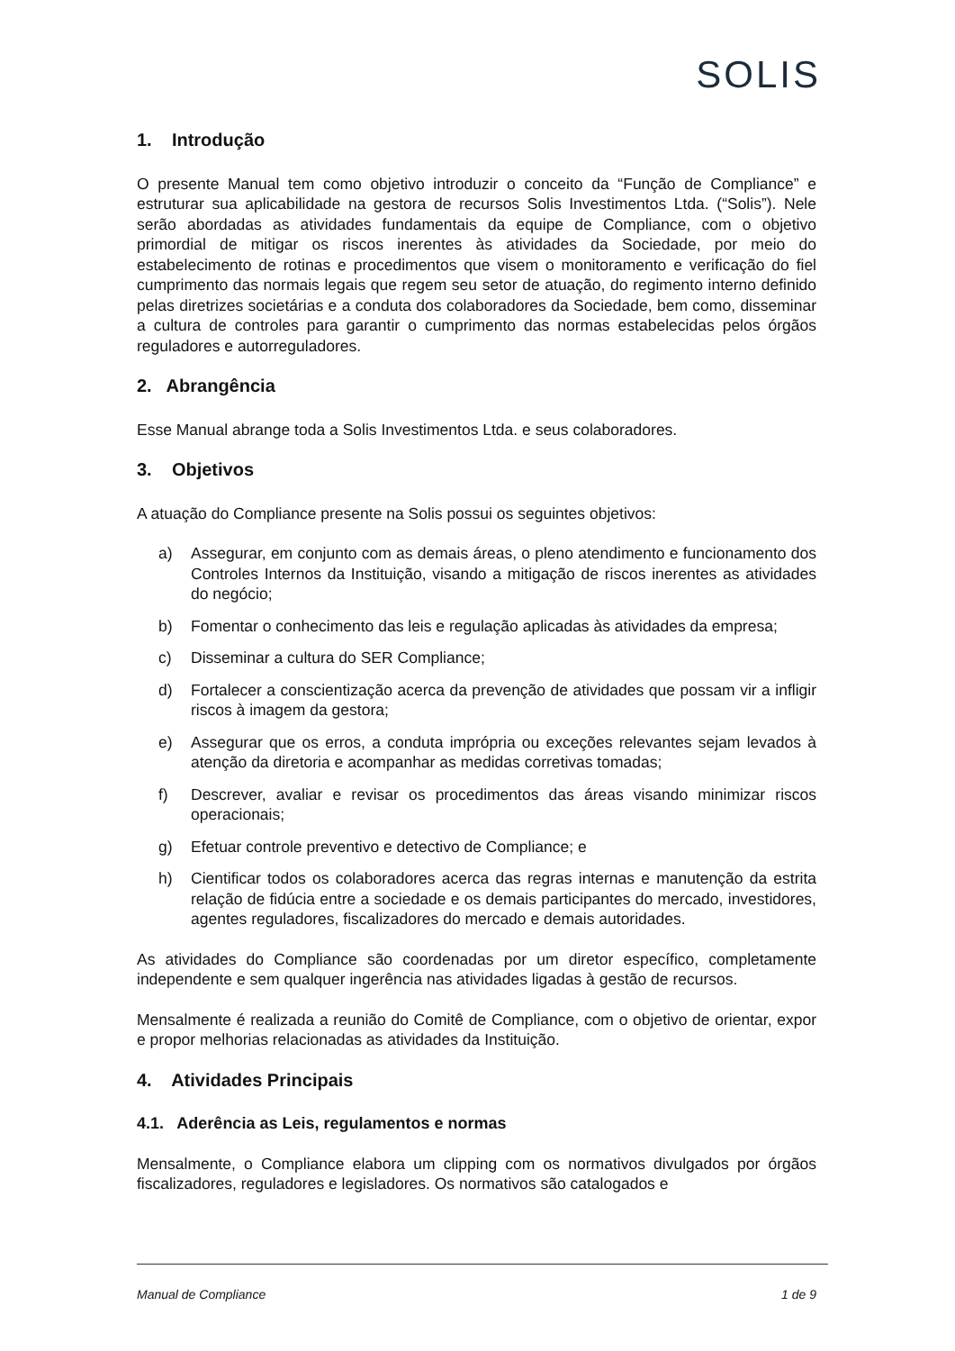SOLIS
1. Introdução
O presente Manual tem como objetivo introduzir o conceito da “Função de Compliance” e estruturar sua aplicabilidade na gestora de recursos Solis Investimentos Ltda. (“Solis”). Nele serão abordadas as atividades fundamentais da equipe de Compliance, com o objetivo primordial de mitigar os riscos inerentes às atividades da Sociedade, por meio do estabelecimento de rotinas e procedimentos que visem o monitoramento e verificação do fiel cumprimento das normais legais que regem seu setor de atuação, do regimento interno definido pelas diretrizes societárias e a conduta dos colaboradores da Sociedade, bem como, disseminar a cultura de controles para garantir o cumprimento das normas estabelecidas pelos órgãos reguladores e autorreguladores.
2. Abrangência
Esse Manual abrange toda a Solis Investimentos Ltda. e seus colaboradores.
3. Objetivos
A atuação do Compliance presente na Solis possui os seguintes objetivos:
a) Assegurar, em conjunto com as demais áreas, o pleno atendimento e funcionamento dos Controles Internos da Instituição, visando a mitigação de riscos inerentes as atividades do negócio;
b) Fomentar o conhecimento das leis e regulação aplicadas às atividades da empresa;
c) Disseminar a cultura do SER Compliance;
d) Fortalecer a conscientização acerca da prevenção de atividades que possam vir a infligir riscos à imagem da gestora;
e) Assegurar que os erros, a conduta imprópria ou exceções relevantes sejam levados à atenção da diretoria e acompanhar as medidas corretivas tomadas;
f) Descrever, avaliar e revisar os procedimentos das áreas visando minimizar riscos operacionais;
g) Efetuar controle preventivo e detectivo de Compliance; e
h) Cientificar todos os colaboradores acerca das regras internas e manutenção da estrita relação de fidúcia entre a sociedade e os demais participantes do mercado, investidores, agentes reguladores, fiscalizadores do mercado e demais autoridades.
As atividades do Compliance são coordenadas por um diretor específico, completamente independente e sem qualquer ingerência nas atividades ligadas à gestão de recursos.
Mensalmente é realizada a reunião do Comitê de Compliance, com o objetivo de orientar, expor e propor melhorias relacionadas as atividades da Instituição.
4. Atividades Principais
4.1. Aderência as Leis, regulamentos e normas
Mensalmente, o Compliance elabora um clipping com os normativos divulgados por órgãos fiscalizadores, reguladores e legisladores. Os normativos são catalogados e
Manual de Compliance 1 de 9